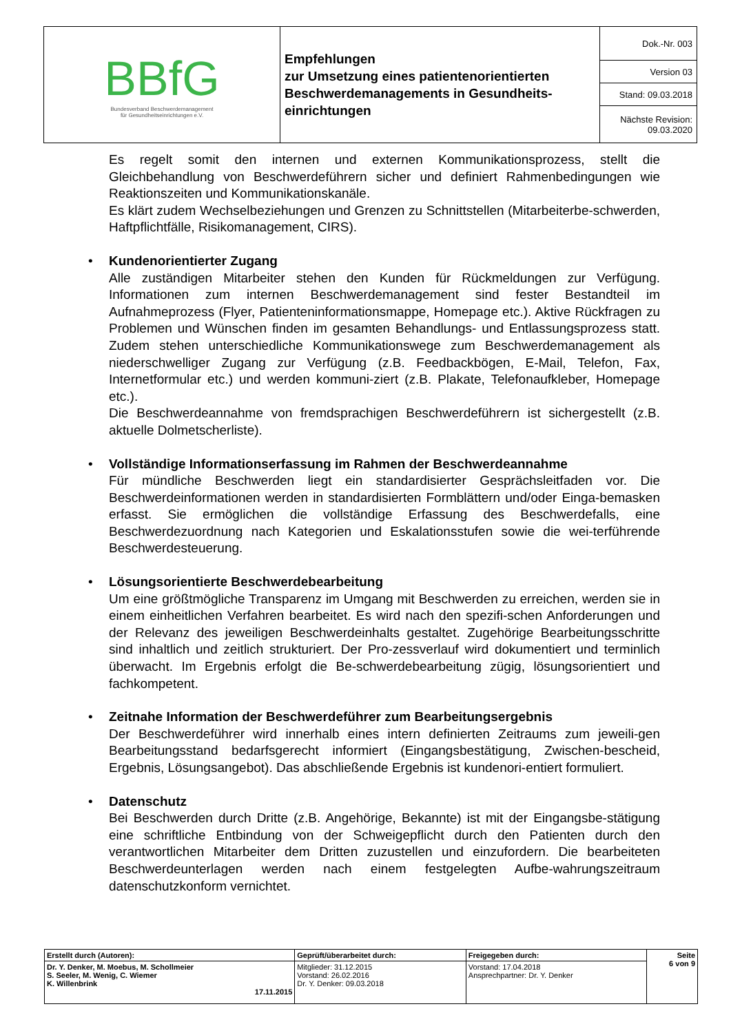| BBfG Bundesverband Beschwerdemanagement für Gesundheitseinrichtungen e.V. | Empfehlungen zur Umsetzung eines patientenorientierten Beschwerdemanagements in Gesundheits-einrichtungen | Dok.-Nr. 003 |
| | | Version 03 |
| | | Stand: 09.03.2018 |
| | | Nächste Revision: 09.03.2020 |
Es regelt somit den internen und externen Kommunikationsprozess, stellt die Gleichbehandlung von Beschwerdeführern sicher und definiert Rahmenbedingungen wie Reaktionszeiten und Kommunikationskanäle.
Es klärt zudem Wechselbeziehungen und Grenzen zu Schnittstellen (Mitarbeiterbe-schwerden, Haftpflichtfälle, Risikomanagement, CIRS).
•
Kundenorientierter Zugang
Alle zuständigen Mitarbeiter stehen den Kunden für Rückmeldungen zur Verfügung. Informationen zum internen Beschwerdemanagement sind fester Bestandteil im Aufnahmeprozess (Flyer, Patienteninformationsmappe, Homepage etc.). Aktive Rückfragen zu Problemen und Wünschen finden im gesamten Behandlungs- und Entlassungsprozess statt. Zudem stehen unterschiedliche Kommunikationswege zum Beschwerdemanagement als niederschwelliger Zugang zur Verfügung (z.B. Feedbackbögen, E-Mail, Telefon, Fax, Internetformular etc.) und werden kommuni-ziert (z.B. Plakate, Telefonaufkleber, Homepage etc.).
Die Beschwerdeannahme von fremdsprachigen Beschwerdeführern ist sichergestellt (z.B. aktuelle Dolmetscherliste).
•
Vollständige Informationserfassung im Rahmen der Beschwerdeannahme
Für mündliche Beschwerden liegt ein standardisierter Gesprächsleitfaden vor. Die Beschwerdeinformationen werden in standardisierten Formblättern und/oder Einga-bemasken erfasst. Sie ermöglichen die vollständige Erfassung des Beschwerdefalls, eine Beschwerdezuordnung nach Kategorien und Eskalationsstufen sowie die wei-terführende Beschwerdesteuerung.
•
Lösungsorientierte Beschwerdebearbeitung
Um eine größtmögliche Transparenz im Umgang mit Beschwerden zu erreichen, werden sie in einem einheitlichen Verfahren bearbeitet. Es wird nach den spezifi-schen Anforderungen und der Relevanz des jeweiligen Beschwerdeinhalts gestaltet. Zugehörige Bearbeitungsschritte sind inhaltlich und zeitlich strukturiert. Der Pro-zessverlauf wird dokumentiert und terminlich überwacht. Im Ergebnis erfolgt die Be-schwerdebearbeitung zügig, lösungsorientiert und fachkompetent.
•
Zeitnahe Information der Beschwerdeführer zum Bearbeitungsergebnis
Der Beschwerdeführer wird innerhalb eines intern definierten Zeitraums zum jeweili-gen Bearbeitungsstand bedarfsgerecht informiert (Eingangsbestätigung, Zwischen-bescheid, Ergebnis, Lösungsangebot). Das abschließende Ergebnis ist kundenori-entiert formuliert.
•
Datenschutz
Bei Beschwerden durch Dritte (z.B. Angehörige, Bekannte) ist mit der Eingangsbe-stätigung eine schriftliche Entbindung von der Schweigepflicht durch den Patienten durch den verantwortlichen Mitarbeiter dem Dritten zuzustellen und einzufordern. Die bearbeiteten Beschwerdeunterlagen werden nach einem festgelegten Aufbe-wahrungszeitraum datenschutzkonform vernichtet.
| Erstellt durch (Autoren): | Geprüft/überarbeitet durch: | Freigegeben durch: | Seite 6 von 9 |
| --- | --- | --- | --- |
| Dr. Y. Denker, M. Moebus, M. Schollmeier S. Seeler, M. Wenig, C. Wiemer K. Willenbrink 17.11.2015 | Mitglieder: 31.12.2015 Vorstand: 26.02.2016 Dr. Y. Denker: 09.03.2018 | Vorstand: 17.04.2018 Ansprechpartner: Dr. Y. Denker | |